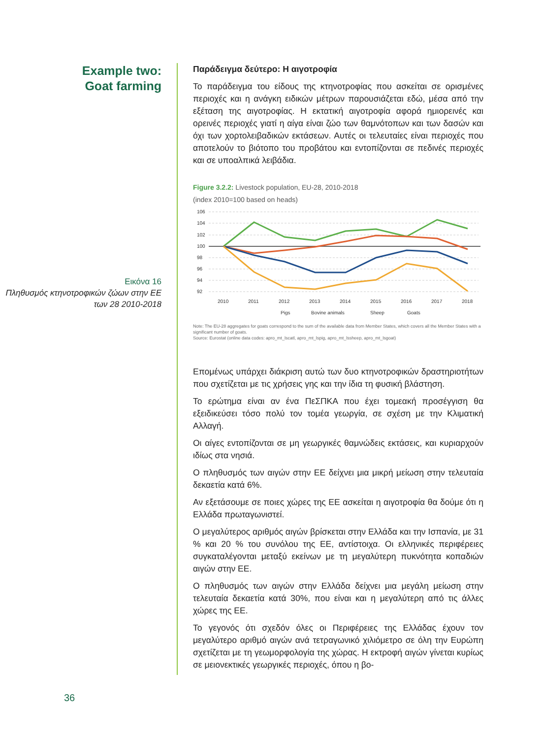Example two:
Goat farming
Εικόνα 16
Πληθυσμός κτηνοτροφικών ζώων στην ΕΕ των 28 2010-2018
Παράδειγμα δεύτερο: Η αιγοτροφία
Το παράδειγμα του είδους της κτηνοτροφίας που ασκείται σε ορισμένες περιοχές και η ανάγκη ειδικών μέτρων παρουσιάζεται εδώ, μέσα από την εξέταση της αιγοτροφίας. Η εκτατική αιγοτροφία αφορά ημιορεινές και ορεινές περιοχές γιατί η αίγα είναι ζώο των θαμνότοπων και των δασών και όχι των χορτολειβαδικών εκτάσεων. Αυτές οι τελευταίες είναι περιοχές που αποτελούν το βιότοπο του προβάτου και εντοπίζονται σε πεδινές περιοχές και σε υποαλπικά λειβάδια.
Figure 3.2.2: Livestock population, EU-28, 2010-2018
(index 2010=100 based on heads)
106
104
102
100
98
96
94
92
2010
2011
2012
2013
2014
2015
2016
2017
2018
Pigs
Bovine animals
Sheep
Goats
Note: The EU-28 aggregates for goats correspond to the sum of the available data from Member States, which covers all the Member States with a significant number of goats.
Source: Eurostat (online data codes: apro_mt_lscatl, apro_mt_lspig, apro_mt_lssheep, apro_mt_lsgoat)
Επομένως υπάρχει διάκριση αυτώ των δυο κτηνοτροφικών δραστηριοτήτων που σχετίζεται με τις χρήσεις γης και την ίδια τη φυσική βλάστηση.
Το ερώτημα είναι αν ένα ΠεΣΠΚΑ που έχει τομεακή προσέγγιση θα εξειδικεύσει τόσο πολύ τον τομέα γεωργία, σε σχέση με την Κλιματική Αλλαγή.
Οι αίγες εντοπίζονται σε μη γεωργικές θαμνώδεις εκτάσεις, και κυριαρχούν ιδίως στα νησιά.
Ο πληθυσμός των αιγών στην ΕΕ δείχνει μια μικρή μείωση στην τελευταία δεκαετία κατά 6%.
Αν εξετάσουμε σε ποιες χώρες της ΕΕ ασκείται η αιγοτροφία θα δούμε ότι η Ελλάδα πρωταγωνιστεί.
Ο μεγαλύτερος αριθμός αιγών βρίσκεται στην Ελλάδα και την Ισπανία, με 31 % και 20 % του συνόλου της ΕΕ, αντίστοιχα. Οι ελληνικές περιφέρειες συγκαταλέγονται μεταξύ εκείνων με τη μεγαλύτερη πυκνότητα κοπαδιών αιγών στην ΕΕ.
Ο πληθυσμός των αιγών στην Ελλάδα δείχνει μια μεγάλη μείωση στην τελευταία δεκαετία κατά 30%, που είναι και η μεγαλύτερη από τις άλλες χώρες της ΕΕ.
Το γεγονός ότι σχεδόν όλες οι Περιφέρειες της Ελλάδας έχουν τον μεγαλύτερο αριθμό αιγών ανά τετραγωνικό χιλιόμετρο σε όλη την Ευρώπη σχετίζεται με τη γεωμορφολογία της χώρας. Η εκτροφή αιγών γίνεται κυρίως σε μειονεκτικές γεωργικές περιοχές, όπου η βο-
36